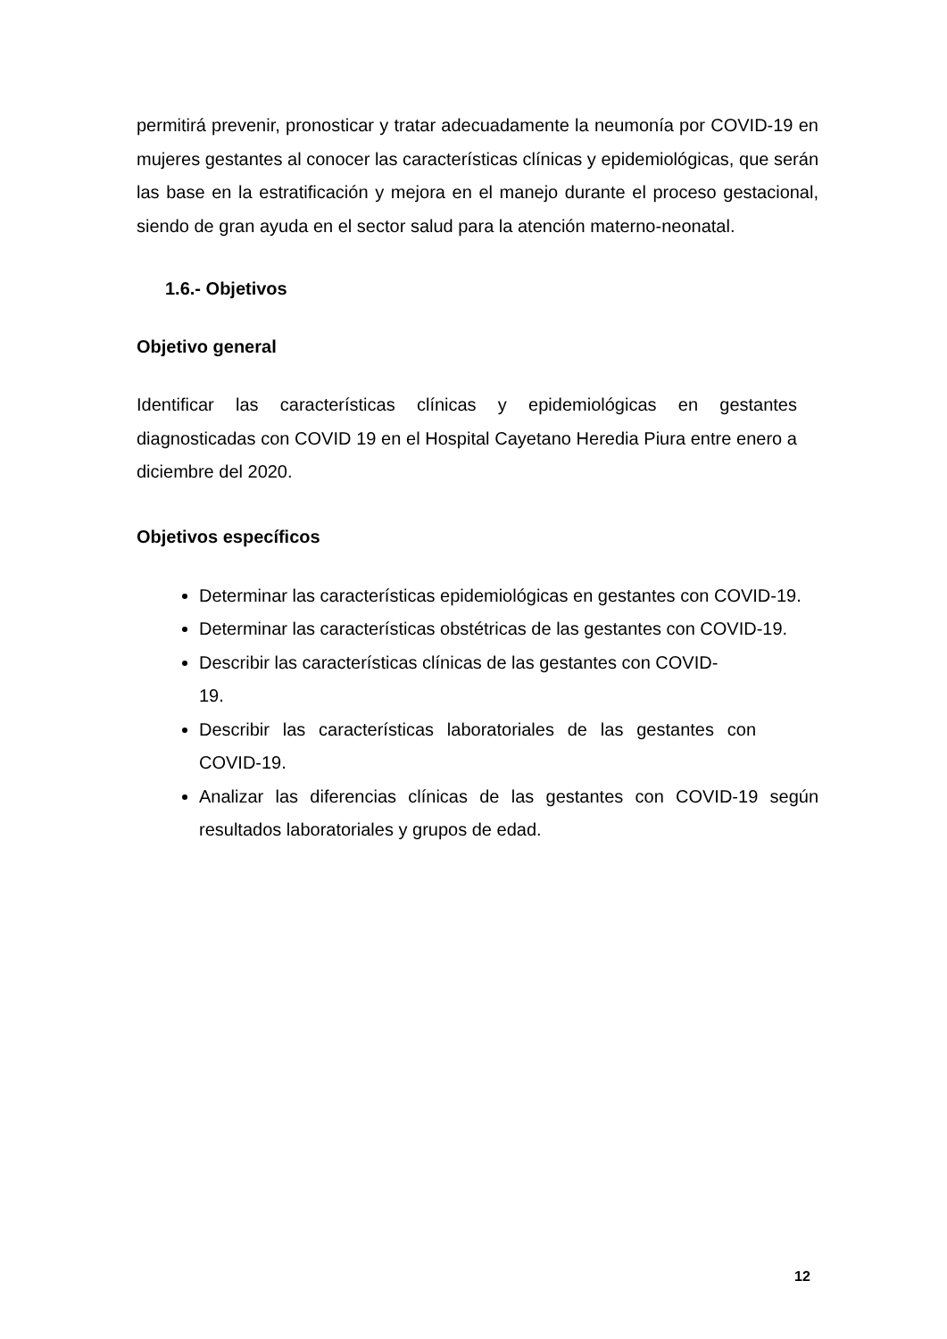permitirá prevenir, pronosticar y tratar adecuadamente la neumonía por COVID-19 en mujeres gestantes al conocer las características clínicas y epidemiológicas, que serán las base en la estratificación y mejora en el manejo durante el proceso gestacional, siendo de gran ayuda en el sector salud para la atención materno-neonatal.
1.6.- Objetivos
Objetivo general
Identificar las características clínicas y epidemiológicas en gestantes diagnosticadas con COVID 19 en el Hospital Cayetano Heredia Piura entre enero a diciembre del 2020.
Objetivos específicos
Determinar las características epidemiológicas en gestantes con COVID-19.
Determinar las características obstétricas de las gestantes con COVID-19.
Describir las características clínicas de las gestantes con COVID-
19.
Describir las características laboratoriales de las gestantes con COVID-19.
Analizar las diferencias clínicas de las gestantes con COVID-19 según resultados laboratoriales y grupos de edad.
12